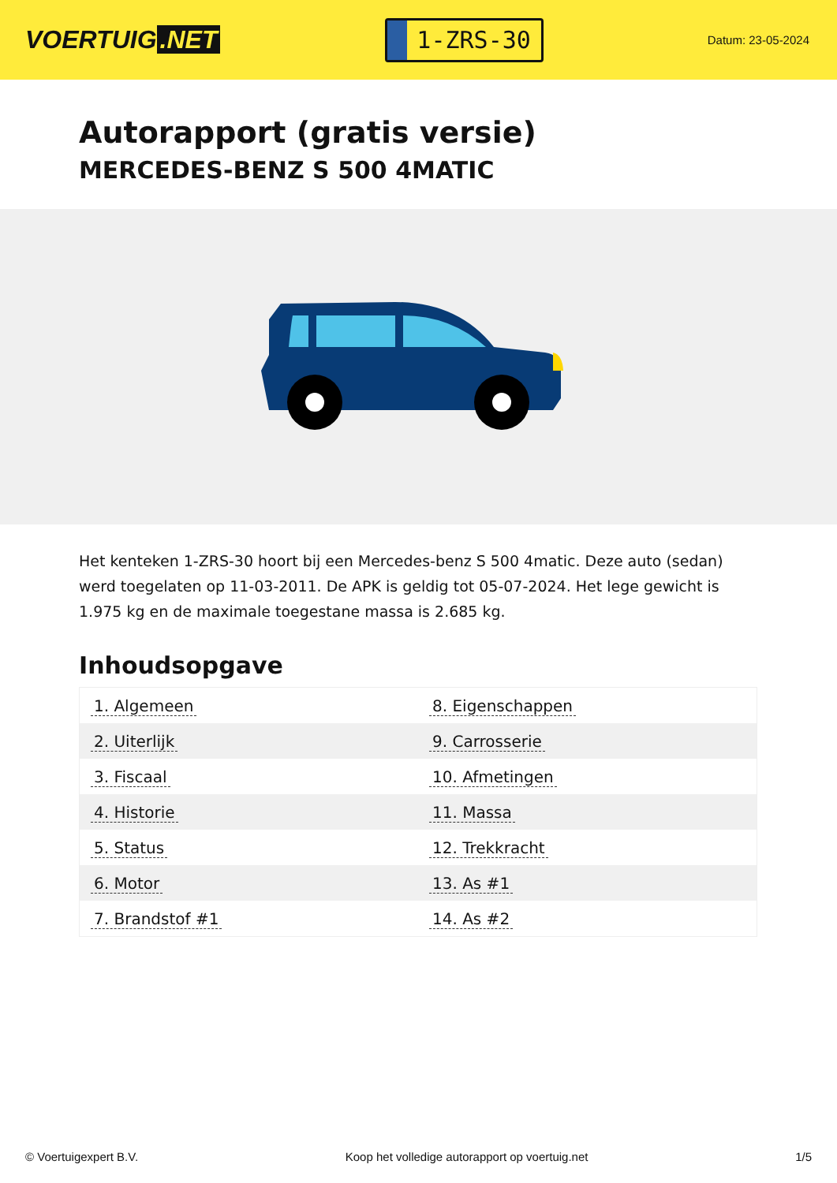VOERTUIG.NET
1-ZRS-30
Datum: 23-05-2024
Autorapport (gratis versie)
MERCEDES-BENZ S 500 4MATIC
Het kenteken 1-ZRS-30 hoort bij een Mercedes-benz S 500 4matic. Deze auto (sedan) werd toegelaten op 11-03-2011. De APK is geldig tot 05-07-2024. Het lege gewicht is 1.975 kg en de maximale toegestane massa is 2.685 kg.
Inhoudsopgave
| 1. Algemeen | 8. Eigenschappen |
| 2. Uiterlijk | 9. Carrosserie |
| 3. Fiscaal | 10. Afmetingen |
| 4. Historie | 11. Massa |
| 5. Status | 12. Trekkracht |
| 6. Motor | 13. As #1 |
| 7. Brandstof #1 | 14. As #2 |
© Voertuigexpert B.V. Koop het volledige autorapport op voertuig.net
1/5